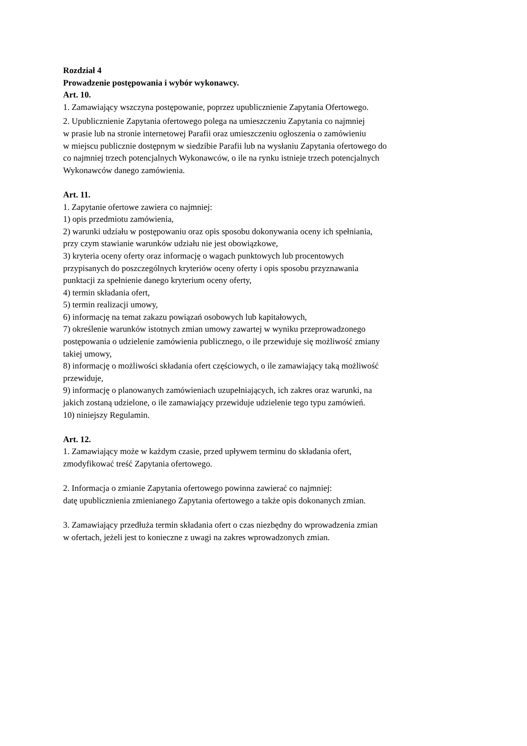Rozdział 4
Prowadzenie postępowania i wybór wykonawcy.
Art. 10.
1. Zamawiający wszczyna postępowanie, poprzez upublicznienie Zapytania Ofertowego.
2. Upublicznienie Zapytania ofertowego polega na umieszczeniu Zapytania co najmniej
w prasie lub na stronie internetowej Parafii oraz umieszczeniu ogłoszenia o zamówieniu
w miejscu publicznie dostępnym w siedzibie Parafii lub na wysłaniu Zapytania ofertowego do
co najmniej trzech potencjalnych Wykonawców, o ile na rynku istnieje trzech potencjalnych
Wykonawców danego zamówienia.
Art. 11.
1. Zapytanie ofertowe zawiera co najmniej:
1) opis przedmiotu zamówienia,
2) warunki udziału w postępowaniu oraz opis sposobu dokonywania oceny ich spełniania,
przy czym stawianie warunków udziału nie jest obowiązkowe,
3) kryteria oceny oferty oraz informację o wagach punktowych lub procentowych
przypisanych do poszczególnych kryteriów oceny oferty i opis sposobu przyznawania
punktacji za spełnienie danego kryterium oceny oferty,
4) termin składania ofert,
5) termin realizacji umowy,
6) informację na temat zakazu powiązań osobowych lub kapitałowych,
7) określenie warunków istotnych zmian umowy zawartej w wyniku przeprowadzonego
postępowania o udzielenie zamówienia publicznego, o ile przewiduje się możliwość zmiany
takiej umowy,
8) informację o możliwości składania ofert częściowych, o ile zamawiający taką możliwość
przewiduje,
9) informację o planowanych zamówieniach uzupełniających, ich zakres oraz warunki, na
jakich zostaną udzielone, o ile zamawiający przewiduje udzielenie tego typu zamówień.
10) niniejszy Regulamin.
Art. 12.
1. Zamawiający może w każdym czasie, przed upływem terminu do składania ofert,
zmodyfikować treść Zapytania ofertowego.
2. Informacja o zmianie Zapytania ofertowego powinna zawierać co najmniej:
datę upublicznienia zmienianego Zapytania ofertowego a także opis dokonanych zmian.
3. Zamawiający przedłuża termin składania ofert o czas niezbędny do wprowadzenia zmian
w ofertach, jeżeli jest to konieczne z uwagi na zakres wprowadzonych zmian.